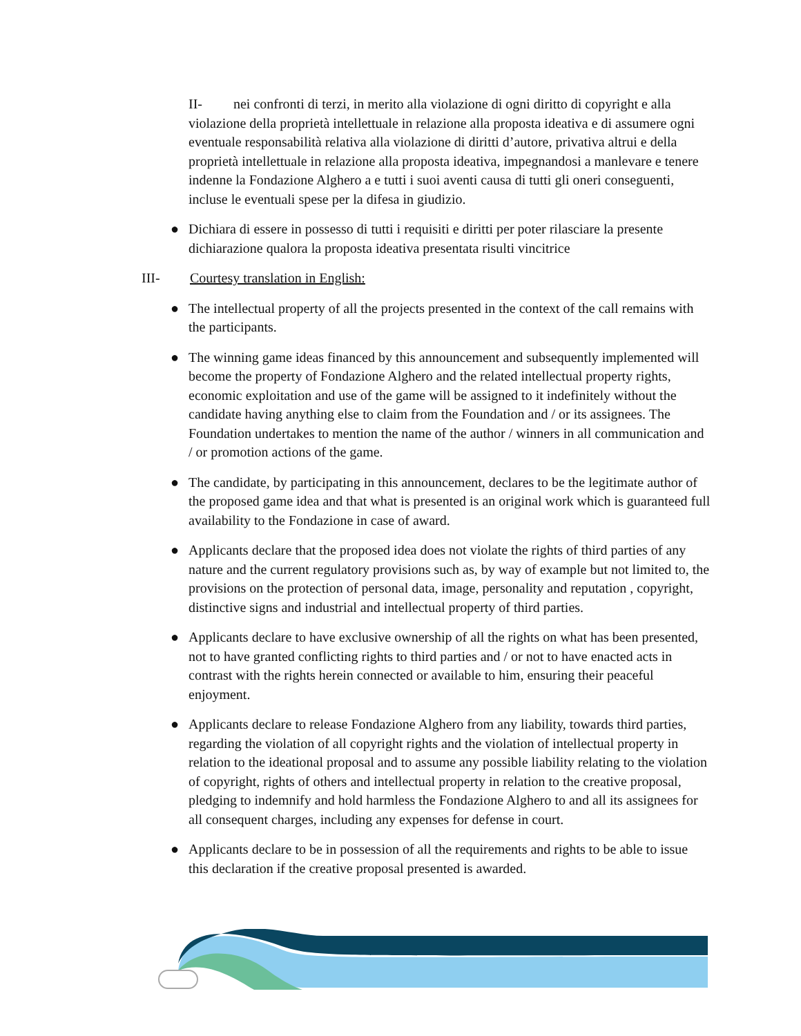II- nei confronti di terzi, in merito alla violazione di ogni diritto di copyright e alla violazione della proprietà intellettuale in relazione alla proposta ideativa e di assumere ogni eventuale responsabilità relativa alla violazione di diritti d’autore, privativa altrui e della proprietà intellettuale in relazione alla proposta ideativa, impegnandosi a manlevare e tenere indenne la Fondazione Alghero a e tutti i suoi aventi causa di tutti gli oneri conseguenti, incluse le eventuali spese per la difesa in giudizio.
● Dichiara di essere in possesso di tutti i requisiti e diritti per poter rilasciare la presente dichiarazione qualora la proposta ideativa presentata risulti vincitrice
III- Courtesy translation in English:
● The intellectual property of all the projects presented in the context of the call remains with the participants.
● The winning game ideas financed by this announcement and subsequently implemented will become the property of Fondazione Alghero and the related intellectual property rights, economic exploitation and use of the game will be assigned to it indefinitely without the candidate having anything else to claim from the Foundation and / or its assignees. The Foundation undertakes to mention the name of the author / winners in all communication and / or promotion actions of the game.
● The candidate, by participating in this announcement, declares to be the legitimate author of the proposed game idea and that what is presented is an original work which is guaranteed full availability to the Fondazione in case of award.
● Applicants declare that the proposed idea does not violate the rights of third parties of any nature and the current regulatory provisions such as, by way of example but not limited to, the provisions on the protection of personal data, image, personality and reputation , copyright, distinctive signs and industrial and intellectual property of third parties.
● Applicants declare to have exclusive ownership of all the rights on what has been presented, not to have granted conflicting rights to third parties and / or not to have enacted acts in contrast with the rights herein connected or available to him, ensuring their peaceful enjoyment.
● Applicants declare to release Fondazione Alghero from any liability, towards third parties, regarding the violation of all copyright rights and the violation of intellectual property in relation to the ideational proposal and to assume any possible liability relating to the violation of copyright, rights of others and intellectual property in relation to the creative proposal, pledging to indemnify and hold harmless the Fondazione Alghero to and all its assignees for all consequent charges, including any expenses for defense in court.
● Applicants declare to be in possession of all the requirements and rights to be able to issue this declaration if the creative proposal presented is awarded.